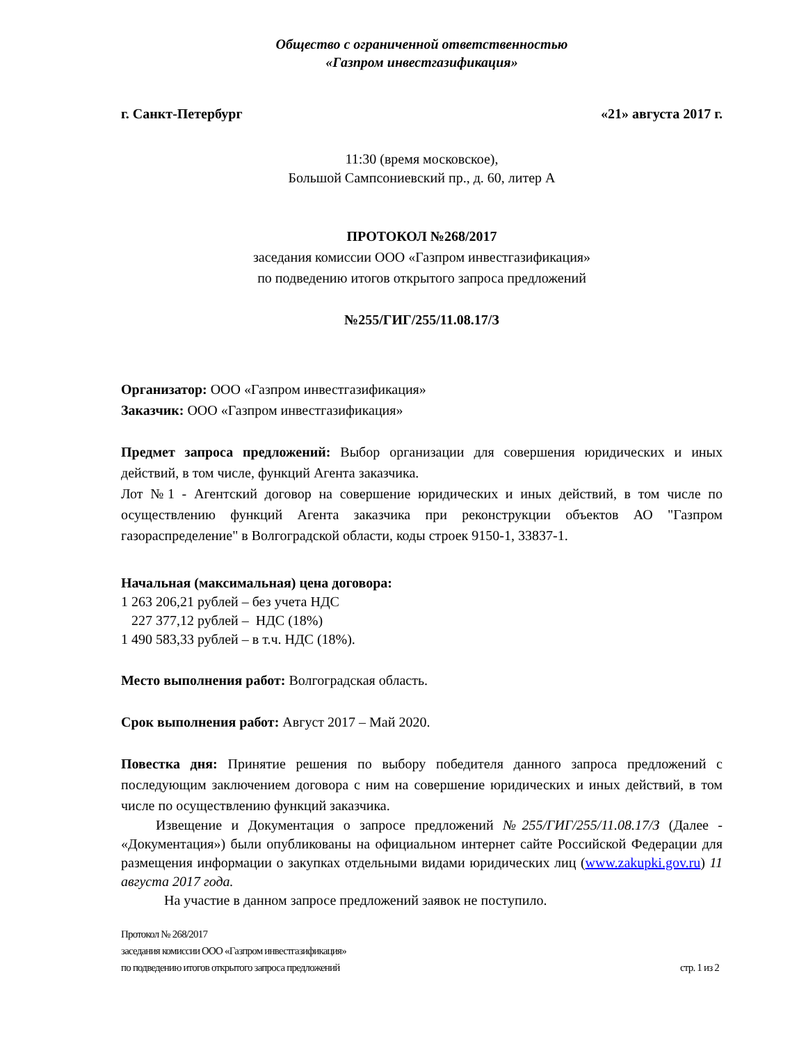Общество с ограниченной ответственностью
«Газпром инвестгазификация»
г. Санкт-Петербург «21» августа 2017 г.
11:30 (время московское),
Большой Сампсониевский пр., д. 60, литер А
ПРОТОКОЛ №268/2017
заседания комиссии ООО «Газпром инвестгазификация»
по подведению итогов открытого запроса предложений
№255/ГИГ/255/11.08.17/З
Организатор: ООО «Газпром инвестгазификация»
Заказчик: ООО «Газпром инвестгазификация»
Предмет запроса предложений: Выбор организации для совершения юридических и иных действий, в том числе, функций Агента заказчика.
Лот №1 - Агентский договор на совершение юридических и иных действий, в том числе по осуществлению функций Агента заказчика при реконструкции объектов АО "Газпром газораспределение" в Волгоградской области, коды строек 9150-1, 33837-1.
Начальная (максимальная) цена договора:
1 263 206,21 рублей – без учета НДС
227 377,12 рублей – НДС (18%)
1 490 583,33 рублей – в т.ч. НДС (18%).
Место выполнения работ: Волгоградская область.
Срок выполнения работ: Август 2017 – Май 2020.
Повестка дня: Принятие решения по выбору победителя данного запроса предложений с последующим заключением договора с ним на совершение юридических и иных действий, в том числе по осуществлению функций заказчика.
Извещение и Документация о запросе предложений №255/ГИГ/255/11.08.17/З (Далее - «Документация») были опубликованы на официальном интернет сайте Российской Федерации для размещения информации о закупках отдельными видами юридических лиц (www.zakupki.gov.ru) 11 августа 2017 года.
На участие в данном запросе предложений заявок не поступило.
Протокол № 268/2017
заседания комиссии ООО «Газпром инвестгазификация»
по подведению итогов открытого запроса предложений стр. 1 из 2